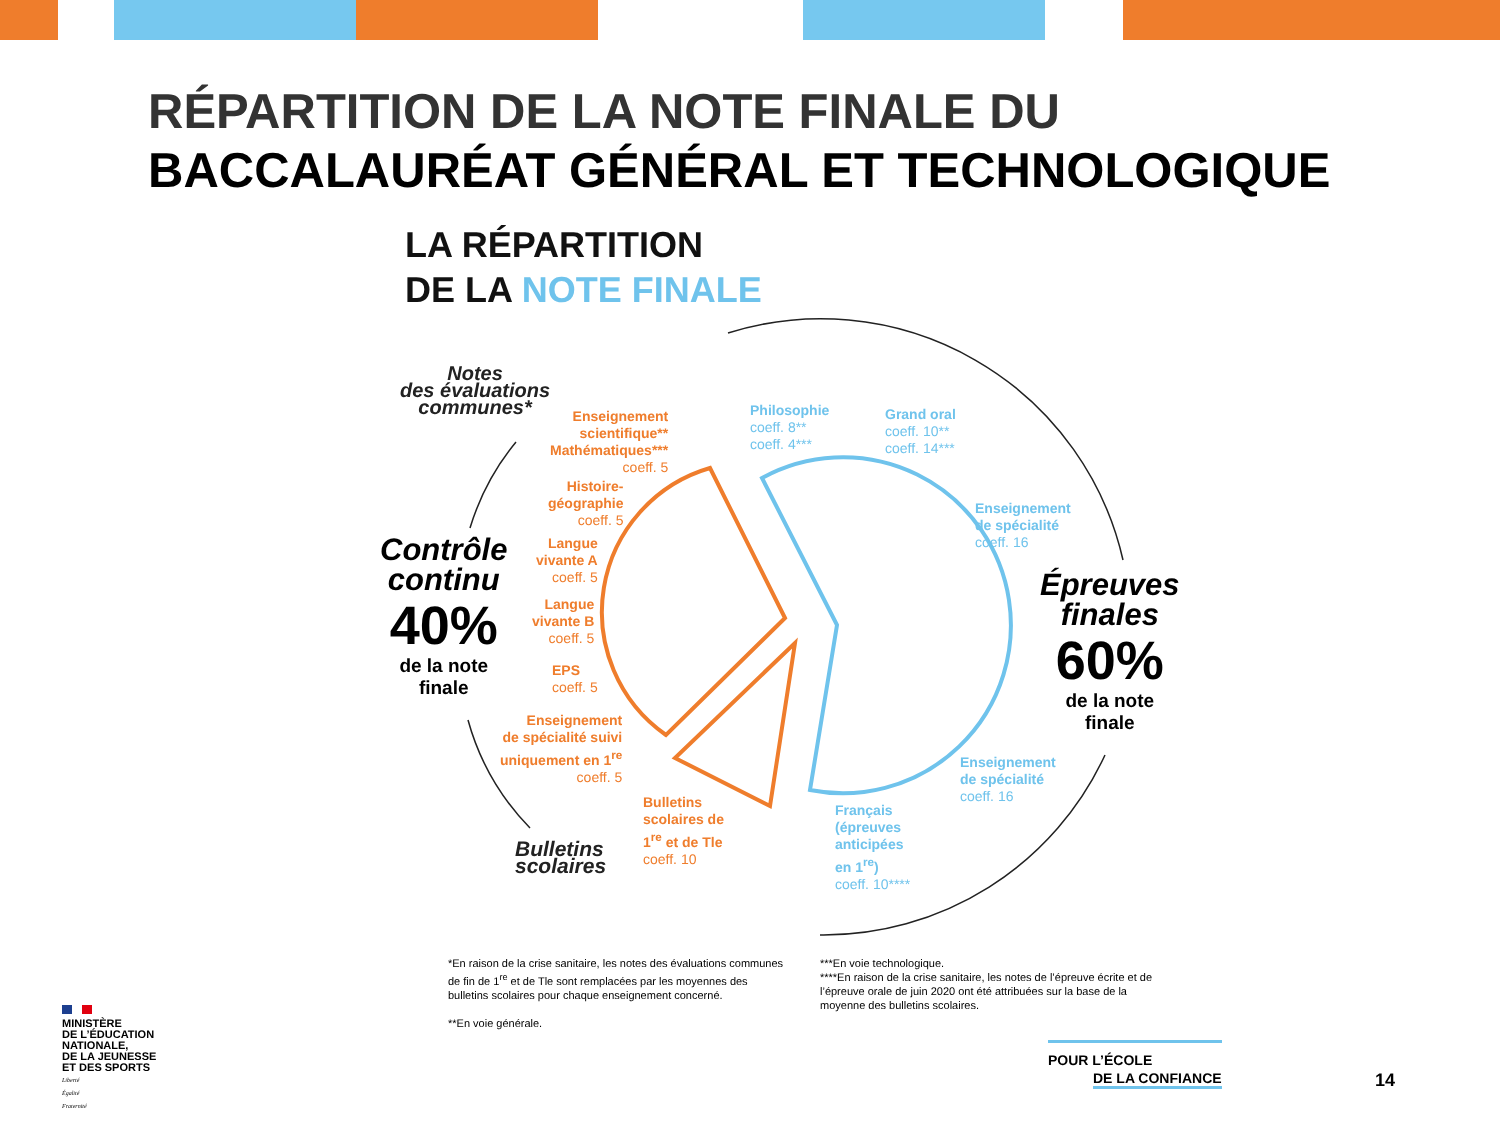RÉPARTITION DE LA NOTE FINALE DU
BACCALAURÉAT GÉNÉRAL ET TECHNOLOGIQUE
LA RÉPARTITION
DE LA NOTE FINALE
Notes
des évaluations
communes*
Contrôle
continu
40%
de la note
finale
Épreuves
finales
60%
de la note
finale
Bulletins
scolaires
Enseignement
scientifique**
Mathématiques***
coeff. 5
Histoire-
géographie
coeff. 5
Langue
vivante A
coeff. 5
Langue
vivante B
coeff. 5
EPS
coeff. 5
Enseignement
de spécialité suivi
uniquement en 1<sup>re</sup>
coeff. 5
Bulletins
scolaires de
1<sup>re</sup> et de Tle
coeff. 10
Philosophie
coeff. 8**
coeff. 4***
Grand oral
coeff. 10**
coeff. 14***
Enseignement
de spécialité
coeff. 16
Enseignement
de spécialité
coeff. 16
Français
(épreuves
anticipées
en 1<sup>re</sup>)
coeff. 10****
*En raison de la crise sanitaire, les notes des évaluations communes de fin de 1<sup>re</sup> et de Tle sont remplacées par les moyennes des bulletins scolaires pour chaque enseignement concerné.
**En voie générale.
***En voie technologique.
****En raison de la crise sanitaire, les notes de l’épreuve écrite et de l’épreuve orale de juin 2020 ont été attribuées sur la base de la moyenne des bulletins scolaires.
MINISTÈRE
DE L’ÉDUCATION
NATIONALE,
DE LA JEUNESSE
ET DES SPORTS
Liberté
Égalité
Fraternité
POUR L’ÉCOLE
DE LA CONFIANCE
14